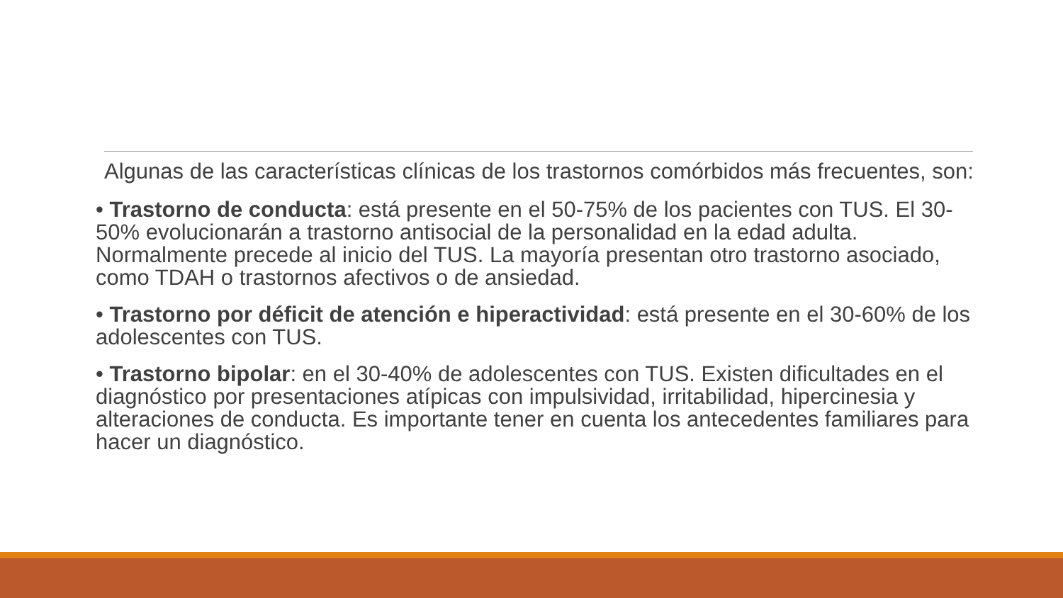Algunas de las características clínicas de los trastornos comórbidos más frecuentes, son:
• Trastorno de conducta: está presente en el 50-75% de los pacientes con TUS. El 30-50% evolucionarán a trastorno antisocial de la personalidad en la edad adulta. Normalmente precede al inicio del TUS. La mayoría presentan otro trastorno asociado, como TDAH o trastornos afectivos o de ansiedad.
• Trastorno por déficit de atención e hiperactividad: está presente en el 30-60% de los adolescentes con TUS.
• Trastorno bipolar: en el 30-40% de adolescentes con TUS. Existen dificultades en el diagnóstico por presentaciones atípicas con impulsividad, irritabilidad, hipercinesia y alteraciones de conducta. Es importante tener en cuenta los antecedentes familiares para hacer un diagnóstico.